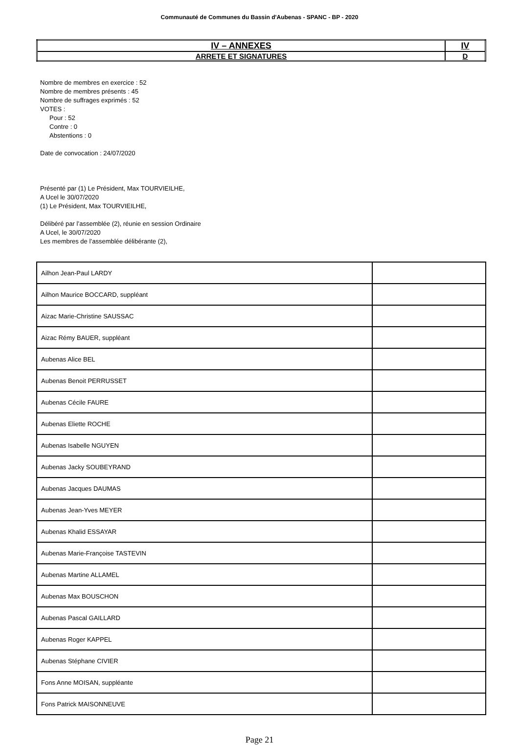Communauté de Communes du Bassin d'Aubenas - SPANC - BP - 2020
| IV – ANNEXES | IV |
| ARRETE ET SIGNATURES | D |
Nombre de membres en exercice : 52
Nombre de membres présents : 45
Nombre de suffrages exprimés : 52
VOTES :
Pour : 52
Contre : 0
Abstentions : 0
Date de convocation : 24/07/2020
Présenté par (1) Le Président, Max TOURVIEILHE,
A Ucel le 30/07/2020
(1) Le Président, Max TOURVIEILHE,
Délibéré par l’assemblée (2), réunie en session Ordinaire
A Ucel, le 30/07/2020
Les membres de l’assemblée délibérante (2),
| Ailhon Jean-Paul LARDY | |
| Ailhon Maurice BOCCARD, suppléant | |
| Aizac Marie-Christine SAUSSAC | |
| Aizac Rémy BAUER, suppléant | |
| Aubenas Alice BEL | |
| Aubenas Benoit PERRUSSET | |
| Aubenas Cécile FAURE | |
| Aubenas Eliette ROCHE | |
| Aubenas Isabelle NGUYEN | |
| Aubenas Jacky SOUBEYRAND | |
| Aubenas Jacques DAUMAS | |
| Aubenas Jean-Yves MEYER | |
| Aubenas Khalid ESSAYAR | |
| Aubenas Marie-Françoise TASTEVIN | |
| Aubenas Martine ALLAMEL | |
| Aubenas Max BOUSCHON | |
| Aubenas Pascal GAILLARD | |
| Aubenas Roger KAPPEL | |
| Aubenas Stéphane CIVIER | |
| Fons Anne MOISAN, suppléante | |
| Fons Patrick MAISONNEUVE | |
Page 21